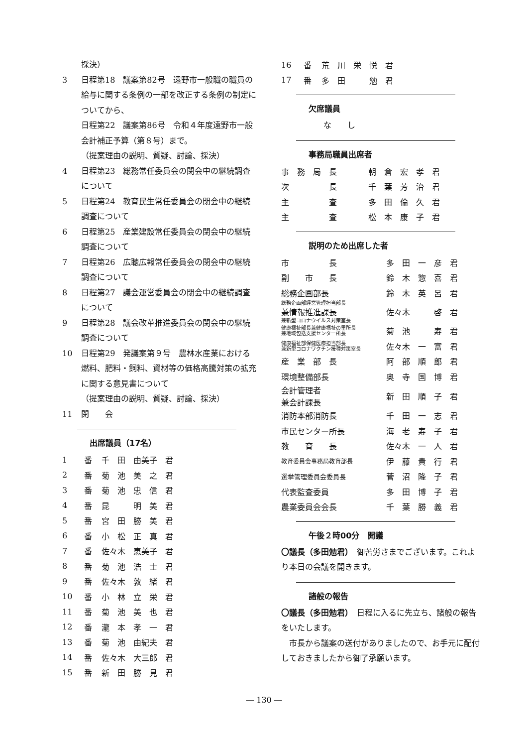採決）
3 日程第18　議案第82号　遠野市一般職の職員の給与に関する条例の一部を改正する条例の制定についてから、
日程第22　議案第86号　令和４年度遠野市一般会計補正予算（第８号）まで。
（提案理由の説明、質疑、討論、採決）
4 日程第23　総務常任委員会の閉会中の継続調査について
5 日程第24　教育民生常任委員会の閉会中の継続調査について
6 日程第25　産業建設常任委員会の閉会中の継続調査について
7 日程第26　広聴広報常任委員会の閉会中の継続調査について
8 日程第27　議会運営委員会の閉会中の継続調査について
9 日程第28　議会改革推進委員会の閉会中の継続調査について
10 日程第29　発議案第９号　農林水産業における燃料、肥料・飼料、資材等の価格高騰対策の拡充に関する意見書について
（提案理由の説明、質疑、討論、採決）
11 閉　　会
出席議員（17名）
| 1 | 番 | 千 田 由美子 君 |
| 2 | 番 | 菊 池 美 之 君 |
| 3 | 番 | 菊 池 忠 信 君 |
| 4 | 番 | 昆 明 美 君 |
| 5 | 番 | 宮 田 勝 美 君 |
| 6 | 番 | 小 松 正 真 君 |
| 7 | 番 | 佐々木 恵美子 君 |
| 8 | 番 | 菊 池 浩 士 君 |
| 9 | 番 | 佐々木 敦 緒 君 |
| 10 | 番 | 小 林 立 栄 君 |
| 11 | 番 | 菊 池 美 也 君 |
| 12 | 番 | 瀧 本 孝 一 君 |
| 13 | 番 | 菊 池 由紀夫 君 |
| 14 | 番 | 佐々木 大三郎 君 |
| 15 | 番 | 新 田 勝 見 君 |
| 16 | 番 | 荒 川 栄 悦 君 |
| 17 | 番 | 多 田 勉 君 |
欠席議員
な　　し
事務局職員出席者
| 事 務 局 長 | 朝 倉 宏 孝 君 |
| 次 長 | 千 葉 芳 治 君 |
| 主 査 | 多 田 倫 久 君 |
| 主 査 | 松 本 康 子 君 |
説明のため出席した者
| 市 長 | 多 田 一 彦 君 |
| 副 市 長 | 鈴 木 惣 喜 君 |
| 総務企画部長 | 鈴 木 英 呂 君 |
| 総務企画部経営管理担当部長 兼情報推進課長 兼新型コロナウイルス対策室長 | 佐々木 啓 君 |
| 健康福祉部長兼健康福祉の里所長 兼地域包括支援センター所長 | 菊 池 寿 君 |
| 健康福祉部保健医療担当部長 兼新型コロナワクチン接種対策室長 | 佐々木 一 富 君 |
| 産 業 部 長 | 阿 部 順 郎 君 |
| 環境整備部長 | 奥 寺 国 博 君 |
| 会計管理者 兼会計課長 | 新 田 順 子 君 |
| 消防本部消防長 | 千 田 一 志 君 |
| 市民センター所長 | 海 老 寿 子 君 |
| 教 育 長 | 佐々木 一 人 君 |
| 教育委員会事務局教育部長 | 伊 藤 貴 行 君 |
| 選挙管理委員会委員長 | 菅 沼 隆 子 君 |
| 代表監査委員 | 多 田 博 子 君 |
| 農業委員会会長 | 千 葉 勝 義 君 |
午後２時00分　開議
〇議長（多田勉君）　御苦労さまでございます。これより本日の会議を開きます。
諸般の報告
〇議長（多田勉君）　日程に入るに先立ち、諸般の報告をいたします。
　市長から議案の送付がありましたので、お手元に配付しておきましたから御了承願います。
― 130 ―